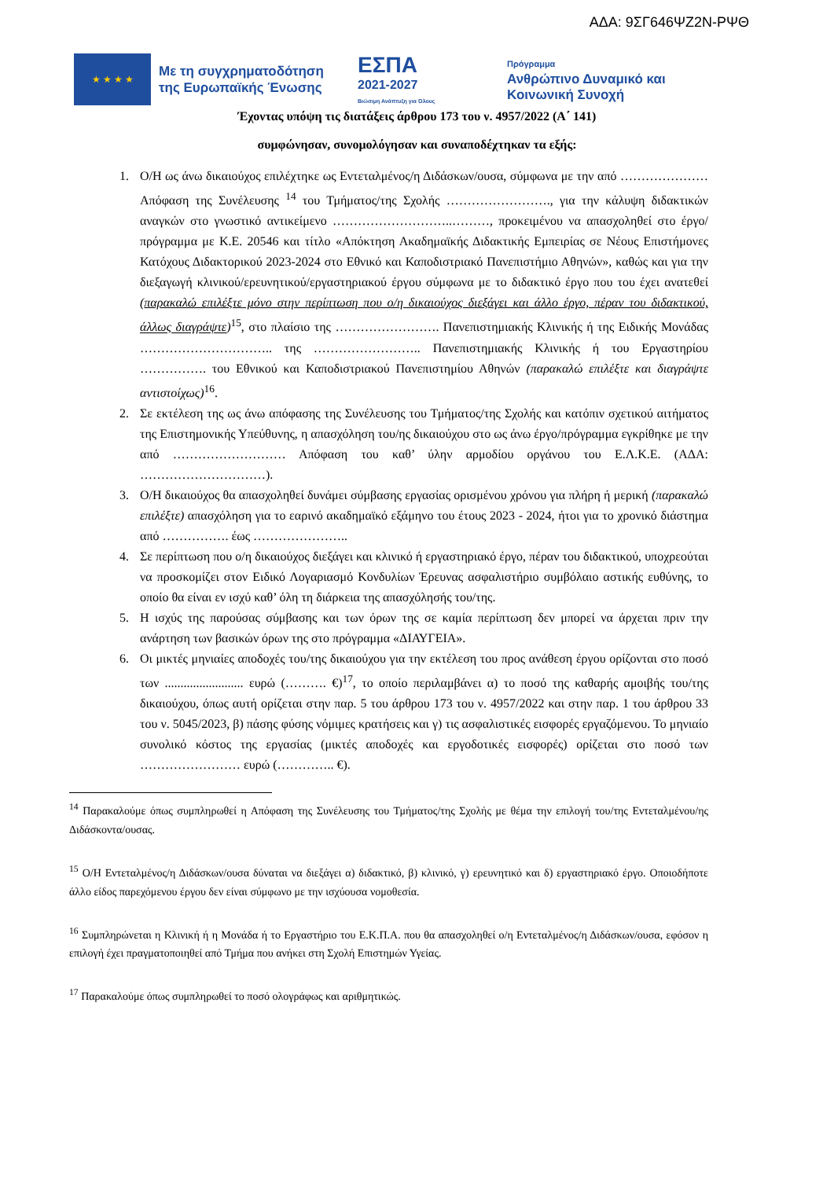ΑΔΑ: 9ΣΓ646ΨΖ2Ν-ΡΨΘ
★ ★ ★ ★
Με τη συγχρηματοδότηση της Ευρωπαϊκής Ένωσης
ΕΣΠΑ
2021-2027
Βιώσιμη Ανάπτυξη για Όλους
Πρόγραμμα
Ανθρώπινο Δυναμικό και
Κοινωνική Συνοχή
Έχοντας υπόψη τις διατάξεις άρθρου 173 του ν. 4957/2022 (Α΄ 141)
συμφώνησαν, συνομολόγησαν και συναποδέχτηκαν τα εξής:
1. Ο/Η ως άνω δικαιούχος επιλέχτηκε ως Εντεταλμένος/η Διδάσκων/ουσα, σύμφωνα με την από ………………… Απόφαση της Συνέλευσης <sup>14</sup> του Τμήματος/της Σχολής ……………………., για την κάλυψη διδακτικών αναγκών στο γνωστικό αντικείμενο ………………………..………, προκειμένου να απασχοληθεί στο έργο/πρόγραμμα με Κ.Ε. 20546 και τίτλο «Απόκτηση Ακαδημαϊκής Διδακτικής Εμπειρίας σε Νέους Επιστήμονες Κατόχους Διδακτορικού 2023-2024 στο Εθνικό και Καποδιστριακό Πανεπιστήμιο Αθηνών», καθώς και για την διεξαγωγή κλινικού/ερευνητικού/εργαστηριακού έργου σύμφωνα με το διδακτικό έργο που του έχει ανατεθεί (παρακαλώ επιλέξτε μόνο στην περίπτωση που ο/η δικαιούχος διεξάγει και άλλο έργο, πέραν του διδακτικού, άλλως διαγράψτε)<sup>15</sup>, στο πλαίσιο της ……………………. Πανεπιστημιακής Κλινικής ή της Ειδικής Μονάδας ………………………….. της …………………….. Πανεπιστημιακής Κλινικής ή του Εργαστηρίου ……………. του Εθνικού και Καποδιστριακού Πανεπιστημίου Αθηνών (παρακαλώ επιλέξτε και διαγράψτε αντιστοίχως)<sup>16</sup>.
2. Σε εκτέλεση της ως άνω απόφασης της Συνέλευσης του Τμήματος/της Σχολής και κατόπιν σχετικού αιτήματος της Επιστημονικής Υπεύθυνης, η απασχόληση του/ης δικαιούχου στο ως άνω έργο/πρόγραμμα εγκρίθηκε με την από ……………………… Απόφαση του καθ’ ύλην αρμοδίου οργάνου του Ε.Λ.Κ.Ε. (ΑΔΑ: …………………………).
3. Ο/Η δικαιούχος θα απασχοληθεί δυνάμει σύμβασης εργασίας ορισμένου χρόνου για πλήρη ή μερική (παρακαλώ επιλέξτε) απασχόληση για το εαρινό ακαδημαϊκό εξάμηνο του έτους 2023 - 2024, ήτοι για το χρονικό διάστημα από ……………. έως …………………..
4. Σε περίπτωση που ο/η δικαιούχος διεξάγει και κλινικό ή εργαστηριακό έργο, πέραν του διδακτικού, υποχρεούται να προσκομίζει στον Ειδικό Λογαριασμό Κονδυλίων Έρευνας ασφαλιστήριο συμβόλαιο αστικής ευθύνης, το οποίο θα είναι εν ισχύ καθ’ όλη τη διάρκεια της απασχόλησής του/της.
5. Η ισχύς της παρούσας σύμβασης και των όρων της σε καμία περίπτωση δεν μπορεί να άρχεται πριν την ανάρτηση των βασικών όρων της στο πρόγραμμα «ΔΙΑΥΓΕΙΑ».
6. Οι μικτές μηνιαίες αποδοχές του/της δικαιούχου για την εκτέλεση του προς ανάθεση έργου ορίζονται στο ποσό των ......................... ευρώ (………. €)<sup>17</sup>, το οποίο περιλαμβάνει α) το ποσό της καθαρής αμοιβής του/της δικαιούχου, όπως αυτή ορίζεται στην παρ. 5 του άρθρου 173 του ν. 4957/2022 και στην παρ. 1 του άρθρου 33 του ν. 5045/2023, β) πάσης φύσης νόμιμες κρατήσεις και γ) τις ασφαλιστικές εισφορές εργαζόμενου. Το μηνιαίο συνολικό κόστος της εργασίας (μικτές αποδοχές και εργοδοτικές εισφορές) ορίζεται στο ποσό των …………………… ευρώ (………….. €).
<sup>14</sup> Παρακαλούμε όπως συμπληρωθεί η Απόφαση της Συνέλευσης του Τμήματος/της Σχολής με θέμα την επιλογή του/της Εντεταλμένου/ης Διδάσκοντα/ουσας.
<sup>15</sup> Ο/Η Εντεταλμένος/η Διδάσκων/ουσα δύναται να διεξάγει α) διδακτικό, β) κλινικό, γ) ερευνητικό και δ) εργαστηριακό έργο. Οποιοδήποτε άλλο είδος παρεχόμενου έργου δεν είναι σύμφωνο με την ισχύουσα νομοθεσία.
<sup>16</sup> Συμπληρώνεται η Κλινική ή η Μονάδα ή το Εργαστήριο του Ε.Κ.Π.Α. που θα απασχοληθεί ο/η Εντεταλμένος/η Διδάσκων/ουσα, εφόσον η επιλογή έχει πραγματοποιηθεί από Τμήμα που ανήκει στη Σχολή Επιστημών Υγείας.
<sup>17</sup> Παρακαλούμε όπως συμπληρωθεί το ποσό ολογράφως και αριθμητικώς.